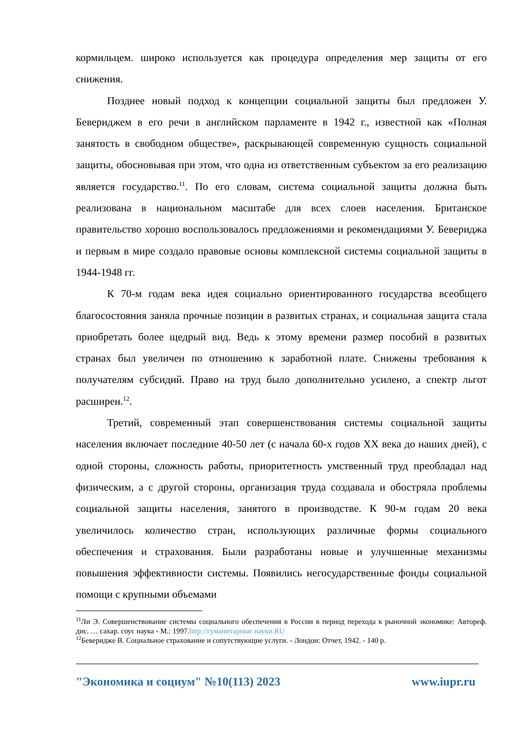кормильцем. широко используется как процедура определения мер защиты от его снижения.
Позднее новый подход к концепции социальной защиты был предложен У. Бевериджем в его речи в английском парламенте в 1942 г., известной как «Полная занятость в свободном обществе», раскрывающей современную сущность социальной защиты, обосновывая при этом, что одна из ответственным субъектом за его реализацию является государство.<sup>11</sup>. По его словам, система социальной защиты должна быть реализована в национальном масштабе для всех слоев населения. Британское правительство хорошо воспользовалось предложениями и рекомендациями У. Бевериджа и первым в мире создало правовые основы комплексной системы социальной защиты в 1944-1948 гг.
К 70-м годам века идея социально ориентированного государства всеобщего благосостояния заняла прочные позиции в развитых странах, и социальная защита стала приобретать более щедрый вид. Ведь к этому времени размер пособий в развитых странах был увеличен по отношению к заработной плате. Снижены требования к получателям субсидий. Право на труд было дополнительно усилено, а спектр льгот расширен.<sup>12</sup>.
Третий, современный этап совершенствования системы социальной защиты населения включает последние 40-50 лет (с начала 60-х годов XX века до наших дней), с одной стороны, сложность работы, приоритетность умственный труд преобладал над физическим, а с другой стороны, организация труда создавала и обостряла проблемы социальной защиты населения, занятого в производстве. К 90-м годам 20 века увеличилось количество стран, использующих различные формы социального обеспечения и страхования. Были разработаны новые и улучшенные механизмы повышения эффективности системы. Появились негосударственные фонды социальной помощи с крупными объемами
<sup>11</sup> Ли Э. Совершенствование системы социального обеспечения в России в период перехода к рыночной экономике: Автореф. дис. … сахар. соус наука - М.: 1997.http://гуманитарные науки.RU
<sup>12</sup> Бевериджe В. Социальное страхование и сопутствующие услуги. - Лондон: Отчет, 1942. - 140 р.
"Экономика и социум" №10(113) 2023 www.iupr.ru